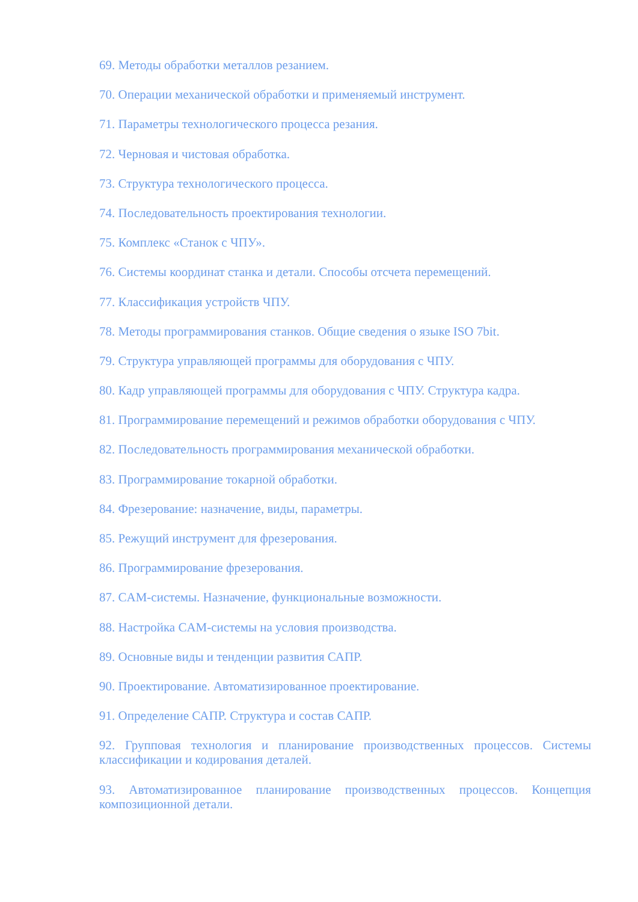69. Методы обработки металлов резанием.
70. Операции механической обработки и применяемый инструмент.
71. Параметры технологического процесса резания.
72. Черновая и чистовая обработка.
73. Структура технологического процесса.
74. Последовательность проектирования технологии.
75. Комплекс «Станок с ЧПУ».
76. Системы координат станка и детали. Способы отсчета перемещений.
77. Классификация устройств ЧПУ.
78. Методы программирования станков. Общие сведения о языке ISO 7bit.
79. Структура управляющей программы для оборудования с ЧПУ.
80. Кадр управляющей программы для оборудования с ЧПУ. Структура кадра.
81. Программирование перемещений и режимов обработки оборудования с ЧПУ.
82. Последовательность программирования механической обработки.
83. Программирование токарной обработки.
84. Фрезерование: назначение, виды, параметры.
85. Режущий инструмент для фрезерования.
86. Программирование фрезерования.
87. CAM-системы. Назначение, функциональные возможности.
88. Настройка CAM-системы на условия производства.
89. Основные виды и тенденции развития САПР.
90. Проектирование. Автоматизированное проектирование.
91. Определение САПР. Структура и состав САПР.
92. Групповая технология и планирование производственных процессов. Системы классификации и кодирования деталей.
93. Автоматизированное планирование производственных процессов. Концепция композиционной детали.